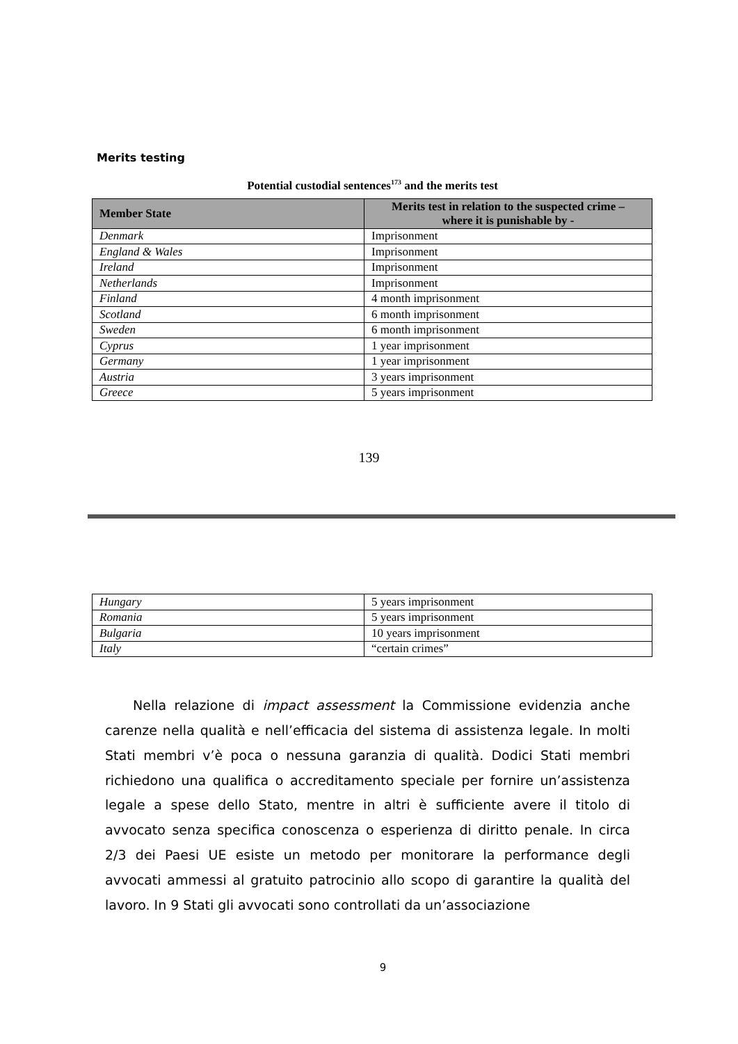Merits testing
Potential custodial sentences<sup>173</sup> and the merits test
| Member State | Merits test in relation to the suspected crime – where it is punishable by - |
| --- | --- |
| Denmark | Imprisonment |
| England & Wales | Imprisonment |
| Ireland | Imprisonment |
| Netherlands | Imprisonment |
| Finland | 4 month imprisonment |
| Scotland | 6 month imprisonment |
| Sweden | 6 month imprisonment |
| Cyprus | 1 year imprisonment |
| Germany | 1 year imprisonment |
| Austria | 3 years imprisonment |
| Greece | 5 years imprisonment |
139
| Hungary | 5 years imprisonment |
| Romania | 5 years imprisonment |
| Bulgaria | 10 years imprisonment |
| Italy | “certain crimes” |
Nella relazione di impact assessment la Commissione evidenzia anche carenze nella qualità e nell’efficacia del sistema di assistenza legale. In molti Stati membri v’è poca o nessuna garanzia di qualità. Dodici Stati membri richiedono una qualifica o accreditamento speciale per fornire un’assistenza legale a spese dello Stato, mentre in altri è sufficiente avere il titolo di avvocato senza specifica conoscenza o esperienza di diritto penale. In circa 2/3 dei Paesi UE esiste un metodo per monitorare la performance degli avvocati ammessi al gratuito patrocinio allo scopo di garantire la qualità del lavoro. In 9 Stati gli avvocati sono controllati da un’associazione
9